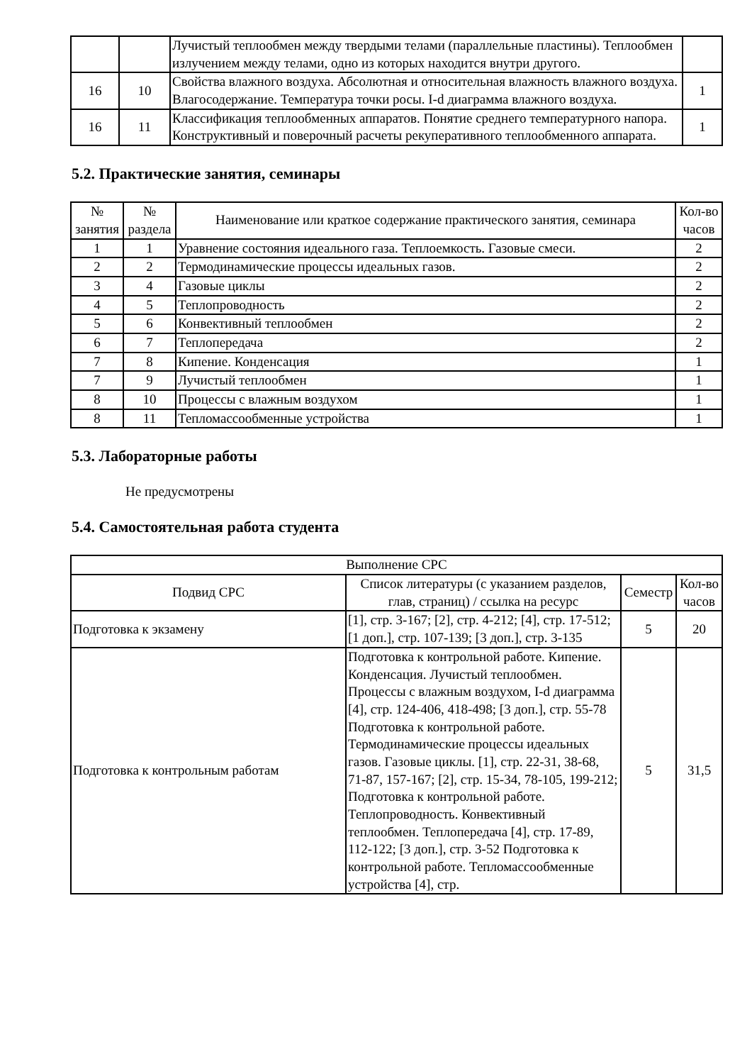| | | Лучистый теплообмен между твердыми телами (параллельные пластины). Теплообмен излучением между телами, одно из которых находится внутри другого. | |
| 16 | 10 | Свойства влажного воздуха. Абсолютная и относительная влажность влажного воздуха. Влагосодержание. Температура точки росы. I-d диаграмма влажного воздуха. | 1 |
| 16 | 11 | Классификация теплообменных аппаратов. Понятие среднего температурного напора. Конструктивный и поверочный расчеты рекуперативного теплообменного аппарата. | 1 |
5.2. Практические занятия, семинары
| № занятия | № раздела | Наименование или краткое содержание практического занятия, семинара | Кол-во часов |
| --- | --- | --- | --- |
| 1 | 1 | Уравнение состояния идеального газа. Теплоемкость. Газовые смеси. | 2 |
| 2 | 2 | Термодинамические процессы идеальных газов. | 2 |
| 3 | 4 | Газовые циклы | 2 |
| 4 | 5 | Теплопроводность | 2 |
| 5 | 6 | Конвективный теплообмен | 2 |
| 6 | 7 | Теплопередача | 2 |
| 7 | 8 | Кипение. Конденсация | 1 |
| 7 | 9 | Лучистый теплообмен | 1 |
| 8 | 10 | Процессы с влажным воздухом | 1 |
| 8 | 11 | Тепломассообменные устройства | 1 |
5.3. Лабораторные работы
Не предусмотрены
5.4. Самостоятельная работа студента
| Выполнение СРС | | | |
| --- | --- | --- | --- |
| Подвид СРС | Список литературы (с указанием разделов, глав, страниц) / ссылка на ресурс | Семестр | Кол-во часов |
| Подготовка к экзамену | [1], стр. 3-167; [2], стр. 4-212; [4], стр. 17-512; [1 доп.], стр. 107-139; [3 доп.], стр. 3-135 | 5 | 20 |
| Подготовка к контрольным работам | Подготовка к контрольной работе. Кипение. Конденсация. Лучистый теплообмен. Процессы с влажным воздухом, I-d диаграмма [4], стр. 124-406, 418-498; [3 доп.], стр. 55-78 Подготовка к контрольной работе. Термодинамические процессы идеальных газов. Газовые циклы. [1], стр. 22-31, 38-68, 71-87, 157-167; [2], стр. 15-34, 78-105, 199-212; Подготовка к контрольной работе. Теплопроводность. Конвективный теплообмен. Теплопередача [4], стр. 17-89, 112-122; [3 доп.], стр. 3-52 Подготовка к контрольной работе. Тепломассообменные устройства [4], стр. | 5 | 31,5 |